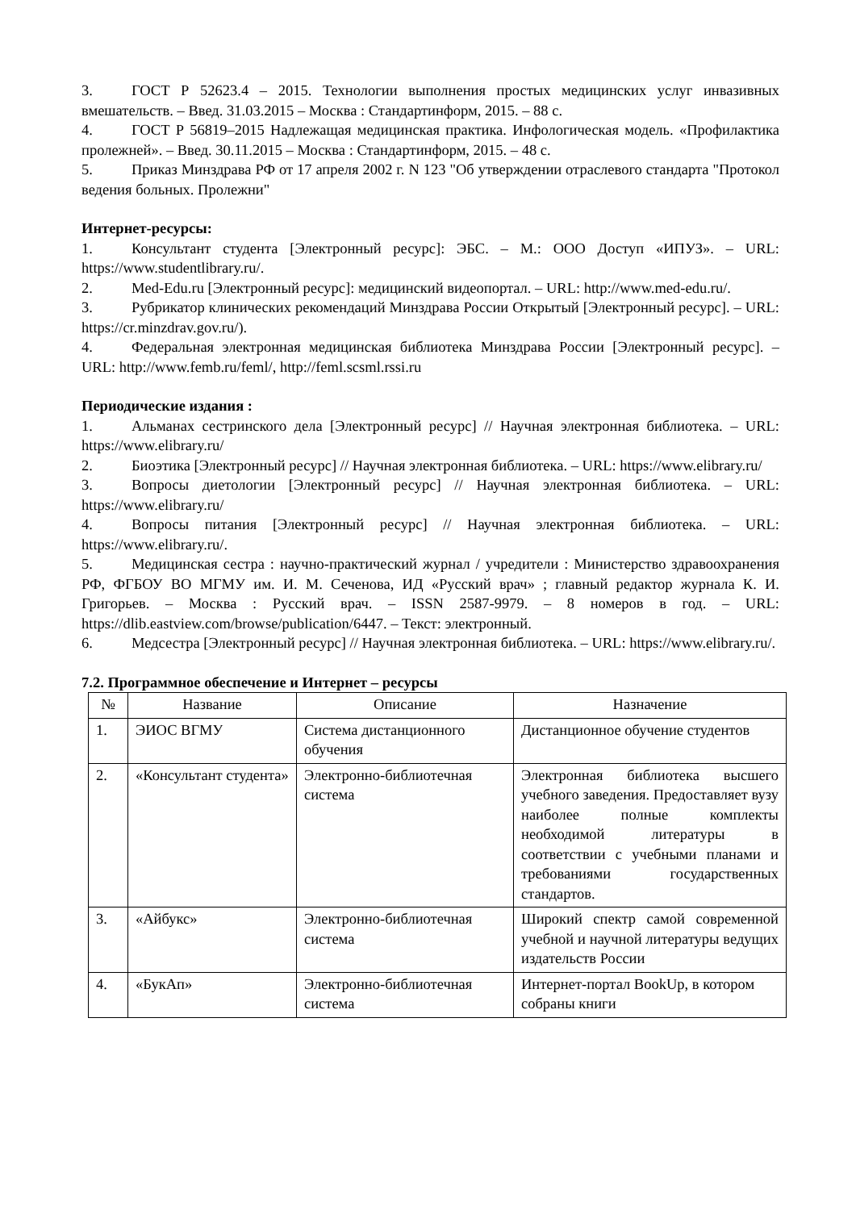3. ГОСТ Р 52623.4 – 2015. Технологии выполнения простых медицинских услуг инвазивных вмешательств. – Введ. 31.03.2015 – Москва : Стандартинформ, 2015. – 88 с.
4. ГОСТ Р 56819–2015 Надлежащая медицинская практика. Инфологическая модель. «Профилактика пролежней». – Введ. 30.11.2015 – Москва : Стандартинформ, 2015. – 48 с.
5. Приказ Минздрава РФ от 17 апреля 2002 г. N 123 "Об утверждении отраслевого стандарта "Протокол ведения больных. Пролежни"
Интернет-ресурсы:
1. Консультант студента [Электронный ресурс]: ЭБС. – М.: ООО Доступ «ИПУЗ». – URL: https://www.studentlibrary.ru/.
2. Med-Edu.ru [Электронный ресурс]: медицинский видеопортал. – URL: http://www.med-edu.ru/.
3. Рубрикатор клинических рекомендаций Минздрава России Открытый [Электронный ресурс]. – URL: https://cr.minzdrav.gov.ru/).
4. Федеральная электронная медицинская библиотека Минздрава России [Электронный ресурс]. – URL: http://www.femb.ru/feml/, http://feml.scsml.rssi.ru
Периодические издания :
1. Альманах сестринского дела [Электронный ресурс] // Научная электронная библиотека. – URL: https://www.elibrary.ru/
2. Биоэтика [Электронный ресурс] // Научная электронная библиотека. – URL: https://www.elibrary.ru/
3. Вопросы диетологии [Электронный ресурс] // Научная электронная библиотека. – URL: https://www.elibrary.ru/
4. Вопросы питания [Электронный ресурс] // Научная электронная библиотека. – URL: https://www.elibrary.ru/.
5. Медицинская сестра : научно-практический журнал / учредители : Министерство здравоохранения РФ, ФГБОУ ВО МГМУ им. И. М. Сеченова, ИД «Русский врач» ; главный редактор журнала К. И. Григорьев. – Москва : Русский врач. – ISSN 2587-9979. – 8 номеров в год. – URL: https://dlib.eastview.com/browse/publication/6447. – Текст: электронный.
6. Медсестра [Электронный ресурс] // Научная электронная библиотека. – URL: https://www.elibrary.ru/.
7.2. Программное обеспечение и Интернет – ресурсы
| № | Название | Описание | Назначение |
| --- | --- | --- | --- |
| 1. | ЭИОС ВГМУ | Система дистанционного обучения | Дистанционное обучение студентов |
| 2. | «Консультант студента» | Электронно-библиотечная система | Электронная библиотека высшего учебного заведения. Предоставляет вузу наиболее полные комплекты необходимой литературы в соответствии с учебными планами и требованиями государственных стандартов. |
| 3. | «Айбукс» | Электронно-библиотечная система | Широкий спектр самой современной учебной и научной литературы ведущих издательств России |
| 4. | «БукАп» | Электронно-библиотечная система | Интернет-портал BookUp, в котором собраны книги |